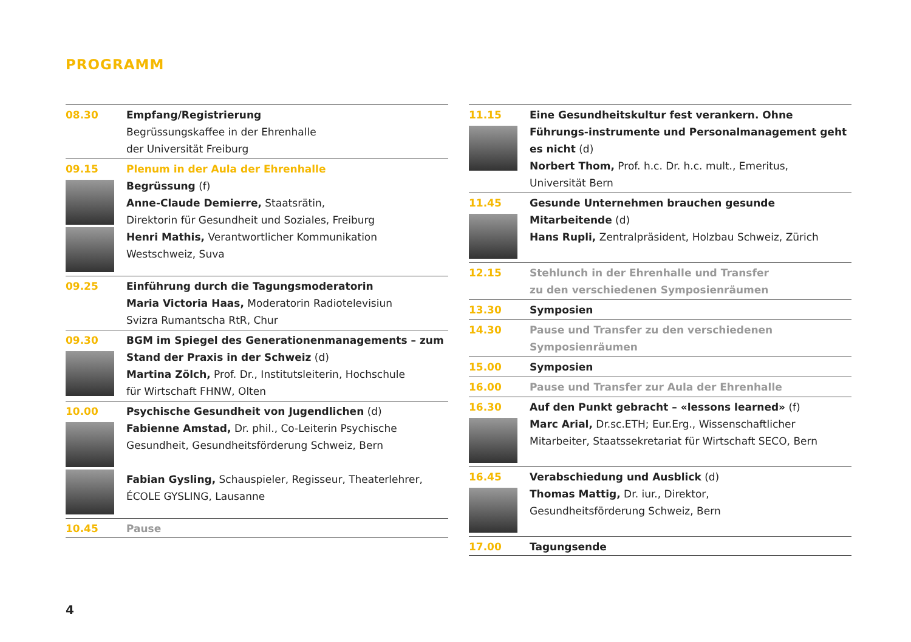PROGRAMM
08.30 Empfang/Registrierung
Begrüssungskaffee in der Ehrenhalle
der Universität Freiburg
09.15 Plenum in der Aula der Ehrenhalle
Begrüssung (f)
Anne-Claude Demierre, Staatsrätin,
Direktorin für Gesundheit und Soziales, Freiburg
Henri Mathis, Verantwortlicher Kommunikation
Westschweiz, Suva
09.25 Einführung durch die Tagungsmoderatorin
Maria Victoria Haas, Moderatorin Radiotelevisiun
Svizra Rumantscha RtR, Chur
09.30 BGM im Spiegel des Generationenmanagements – zum Stand der Praxis in der Schweiz (d)
Martina Zölch, Prof. Dr., Institutsleiterin, Hochschule
für Wirtschaft FHNW, Olten
10.00 Psychische Gesundheit von Jugendlichen (d)
Fabienne Amstad, Dr. phil., Co-Leiterin Psychische
Gesundheit, Gesundheitsförderung Schweiz, Bern
Fabian Gysling, Schauspieler, Regisseur, Theaterlehrer,
ÉCOLE GYSLING, Lausanne
10.45 Pause
11.15 Eine Gesundheitskultur fest verankern. Ohne Führungs-instrumente und Personalmanagement geht es nicht (d)
Norbert Thom, Prof. h.c. Dr. h.c. mult., Emeritus,
Universität Bern
11.45 Gesunde Unternehmen brauchen gesunde Mitarbeitende (d)
Hans Rupli, Zentralpräsident, Holzbau Schweiz, Zürich
12.15 Stehlunch in der Ehrenhalle und Transfer
zu den verschiedenen Symposienräumen
13.30 Symposien
14.30 Pause und Transfer zu den verschiedenen
Symposienräumen
15.00 Symposien
16.00 Pause und Transfer zur Aula der Ehrenhalle
16.30 Auf den Punkt gebracht – «lessons learned» (f)
Marc Arial, Dr.sc.ETH; Eur.Erg., Wissenschaftlicher
Mitarbeiter, Staatssekretariat für Wirtschaft SECO, Bern
16.45 Verabschiedung und Ausblick (d)
Thomas Mattig, Dr. iur., Direktor,
Gesundheitsförderung Schweiz, Bern
17.00 Tagungsende
4